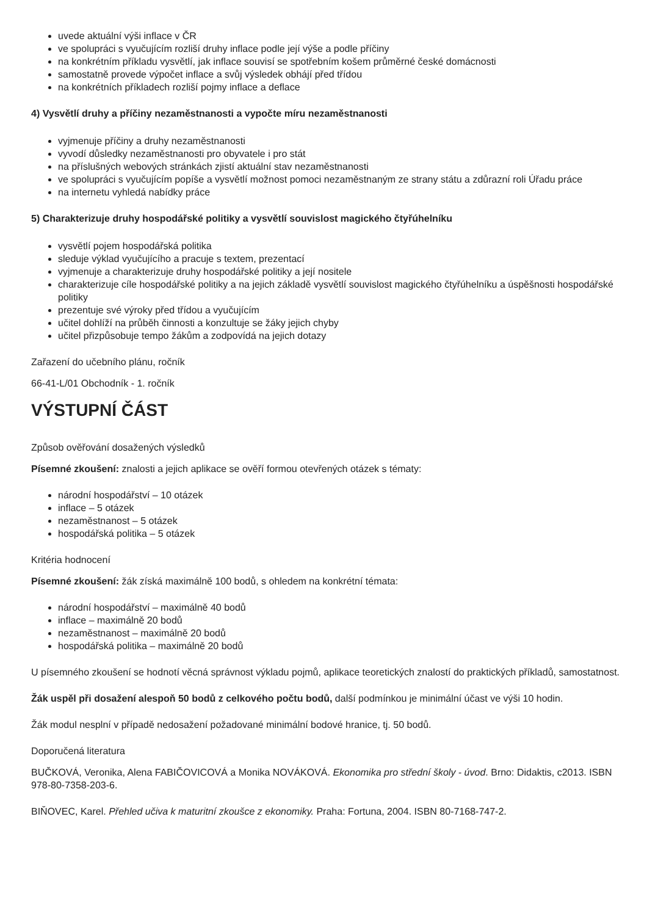uvede aktuální výši inflace v ČR
ve spolupráci s vyučujícím rozliší druhy inflace podle její výše a podle příčiny
na konkrétním příkladu vysvětlí, jak inflace souvisí se spotřebním košem průměrné české domácnosti
samostatně provede výpočet inflace a svůj výsledek obhájí před třídou
na konkrétních příkladech rozliší pojmy inflace a deflace
4) Vysvětlí druhy a příčiny nezaměstnanosti a vypočte míru nezaměstnanosti
vyjmenuje příčiny a druhy nezaměstnanosti
vyvodí důsledky nezaměstnanosti pro obyvatele i pro stát
na příslušných webových stránkách zjistí aktuální stav nezaměstnanosti
ve spolupráci s vyučujícím popíše a vysvětlí možnost pomoci nezaměstnaným ze strany státu a zdůrazní roli Úřadu práce
na internetu vyhledá nabídky práce
5) Charakterizuje druhy hospodářské politiky a vysvětlí souvislost magického čtyřúhelníku
vysvětlí pojem hospodářská politika
sleduje výklad vyučujícího a pracuje s textem, prezentací
vyjmenuje a charakterizuje druhy hospodářské politiky a její nositele
charakterizuje cíle hospodářské politiky a na jejich základě vysvětlí souvislost magického čtyřúhelníku a úspěšnosti hospodářské politiky
prezentuje své výroky před třídou a vyučujícím
učitel dohlíží na průběh činnosti a konzultuje se žáky jejich chyby
učitel přizpůsobuje tempo žákům a zodpovídá na jejich dotazy
Zařazení do učebního plánu, ročník
66-41-L/01 Obchodník - 1. ročník
VÝSTUPNÍ ČÁST
Způsob ověřování dosažených výsledků
Písemné zkoušení: znalosti a jejich aplikace se ověří formou otevřených otázek s tématy:
národní hospodářství – 10 otázek
inflace – 5 otázek
nezaměstnanost – 5 otázek
hospodářská politika – 5 otázek
Kritéria hodnocení
Písemné zkoušení: žák získá maximálně 100 bodů, s ohledem na konkrétní témata:
národní hospodářství – maximálně 40 bodů
inflace – maximálně 20 bodů
nezaměstnanost – maximálně 20 bodů
hospodářská politika – maximálně 20 bodů
U písemného zkoušení se hodnotí věcná správnost výkladu pojmů, aplikace teoretických znalostí do praktických příkladů, samostatnost.
Žák uspěl při dosažení alespoň 50 bodů z celkového počtu bodů, další podmínkou je minimální účast ve výši 10 hodin.
Žák modul nesplní v případě nedosažení požadované minimální bodové hranice, tj. 50 bodů.
Doporučená literatura
BUČKOVÁ, Veronika, Alena FABIČOVICOVÁ a Monika NOVÁKOVÁ. Ekonomika pro střední školy - úvod. Brno: Didaktis, c2013. ISBN 978-80-7358-203-6.
BIŇOVEC, Karel. Přehled učiva k maturitní zkoušce z ekonomiky. Praha: Fortuna, 2004. ISBN 80-7168-747-2.